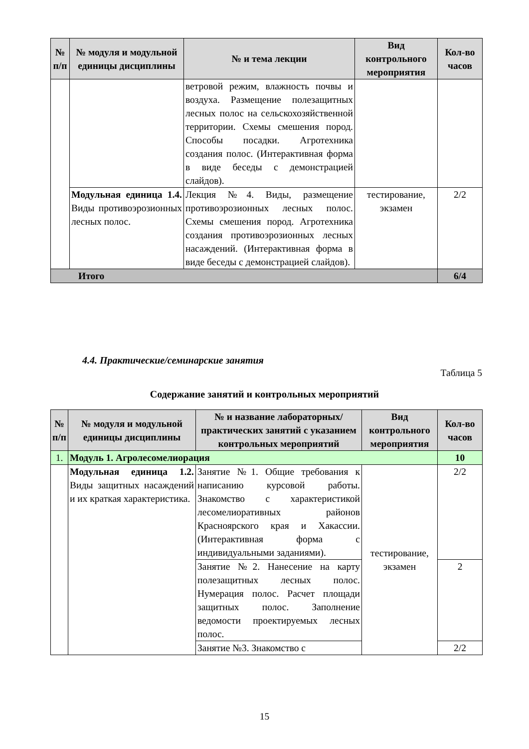| № п/п | № модуля и модульной единицы дисциплины | № и тема лекции | Вид контрольного мероприятия | Кол-во часов |
| --- | --- | --- | --- | --- |
| | | ветровой режим, влажность почвы и воздуха. Размещение полезащитных лесных полос на сельскохозяйственной территории. Схемы смешения пород. Способы посадки. Агротехника создания полос. (Интерактивная форма в виде беседы с демонстрацией слайдов). | | |
| | Модульная единица 1.4. Виды противоэрозионных лесных полос. | Лекция №4. Виды, размещение противоэрозионных лесных полос. Схемы смешения пород. Агротехника создания противоэрозионных лесных насаждений. (Интерактивная форма в виде беседы с демонстрацией слайдов). | тестирование, экзамен | 2/2 |
| Итого | | | | 6/4 |
4.4. Практические/семинарские занятия
Таблица 5
Содержание занятий и контрольных мероприятий
| № п/п | № модуля и модульной единицы дисциплины | № и название лабораторных/ практических занятий с указанием контрольных мероприятий | Вид контрольного мероприятия | Кол-во часов |
| --- | --- | --- | --- | --- |
| 1. | Модуль 1. Агролесомелиорация | | | 10 |
| | Модульная единица 1.2. Виды защитных насаждений и их краткая характеристика. | Занятие №1. Общие требования к написанию курсовой работы. Знакомство с характеристикой лесомелиоративных районов Красноярского края и Хакассии. (Интерактивная форма с индивидуальными заданиями). | тестирование, экзамен | 2/2 |
| | | Занятие №2. Нанесение на карту полезащитных лесных полос. Нумерация полос. Расчет площади защитных полос. Заполнение ведомости проектируемых лесных полос. | | 2 |
| | | Занятие №3. Знакомство с | | 2/2 |
15